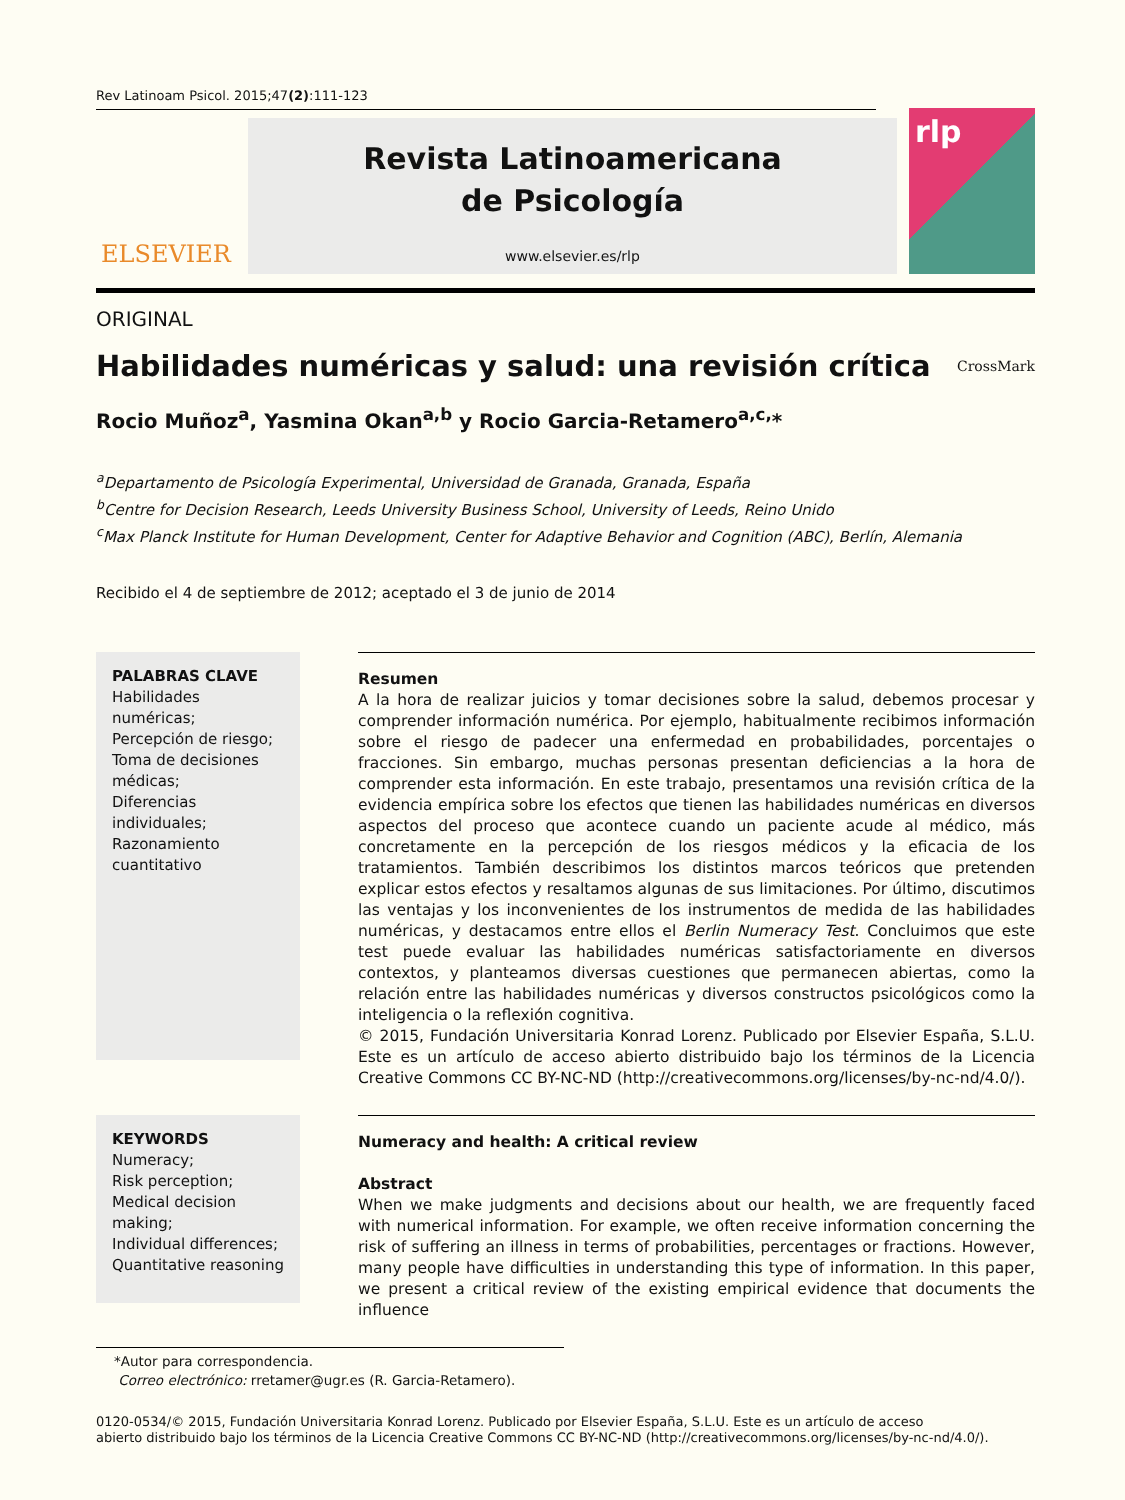Rev Latinoam Psicol. 2015;47(2):111-123
ELSEVIER
Revista Latinoamericana
de Psicología
www.elsevier.es/rlp
rlp
ORIGINAL
Habilidades numéricas y salud: una revisión crítica
CrossMark
Rocio Muñoz<sup>a</sup>, Yasmina Okan<sup>a,b</sup> y Rocio Garcia-Retamero<sup>a,c,</sup>*
<sup>a</sup> Departamento de Psicología Experimental, Universidad de Granada, Granada, España
<sup>b</sup> Centre for Decision Research, Leeds University Business School, University of Leeds, Reino Unido
<sup>c</sup> Max Planck Institute for Human Development, Center for Adaptive Behavior and Cognition (ABC), Berlín, Alemania
Recibido el 4 de septiembre de 2012; aceptado el 3 de junio de 2014
PALABRAS CLAVE
Habilidades numéricas;
Percepción de riesgo;
Toma de decisiones médicas;
Diferencias individuales;
Razonamiento cuantitativo
Resumen
A la hora de realizar juicios y tomar decisiones sobre la salud, debemos procesar y comprender información numérica. Por ejemplo, habitualmente recibimos información sobre el riesgo de padecer una enfermedad en probabilidades, porcentajes o fracciones. Sin embargo, muchas personas presentan deficiencias a la hora de comprender esta información. En este trabajo, presentamos una revisión crítica de la evidencia empírica sobre los efectos que tienen las habilidades numéricas en diversos aspectos del proceso que acontece cuando un paciente acude al médico, más concretamente en la percepción de los riesgos médicos y la eficacia de los tratamientos. También describimos los distintos marcos teóricos que pretenden explicar estos efectos y resaltamos algunas de sus limitaciones. Por último, discutimos las ventajas y los inconvenientes de los instrumentos de medida de las habilidades numéricas, y destacamos entre ellos el Berlin Numeracy Test. Concluimos que este test puede evaluar las habilidades numéricas satisfactoriamente en diversos contextos, y planteamos diversas cuestiones que permanecen abiertas, como la relación entre las habilidades numéricas y diversos constructos psicológicos como la inteligencia o la reflexión cognitiva.
© 2015, Fundación Universitaria Konrad Lorenz. Publicado por Elsevier España, S.L.U. Este es un artículo de acceso abierto distribuido bajo los términos de la Licencia Creative Commons CC BY-NC-ND (http://creativecommons.org/licenses/by-nc-nd/4.0/).
KEYWORDS
Numeracy;
Risk perception;
Medical decision making;
Individual differences;
Quantitative reasoning
Numeracy and health: A critical review
Abstract
When we make judgments and decisions about our health, we are frequently faced with numerical information. For example, we often receive information concerning the risk of suffering an illness in terms of probabilities, percentages or fractions. However, many people have difficulties in understanding this type of information. In this paper, we present a critical review of the existing empirical evidence that documents the influence
*Autor para correspondencia.
Correo electrónico: rretamer@ugr.es (R. Garcia-Retamero).
0120-0534/© 2015, Fundación Universitaria Konrad Lorenz. Publicado por Elsevier España, S.L.U. Este es un artículo de acceso
abierto distribuido bajo los términos de la Licencia Creative Commons CC BY-NC-ND (http://creativecommons.org/licenses/by-nc-nd/4.0/).